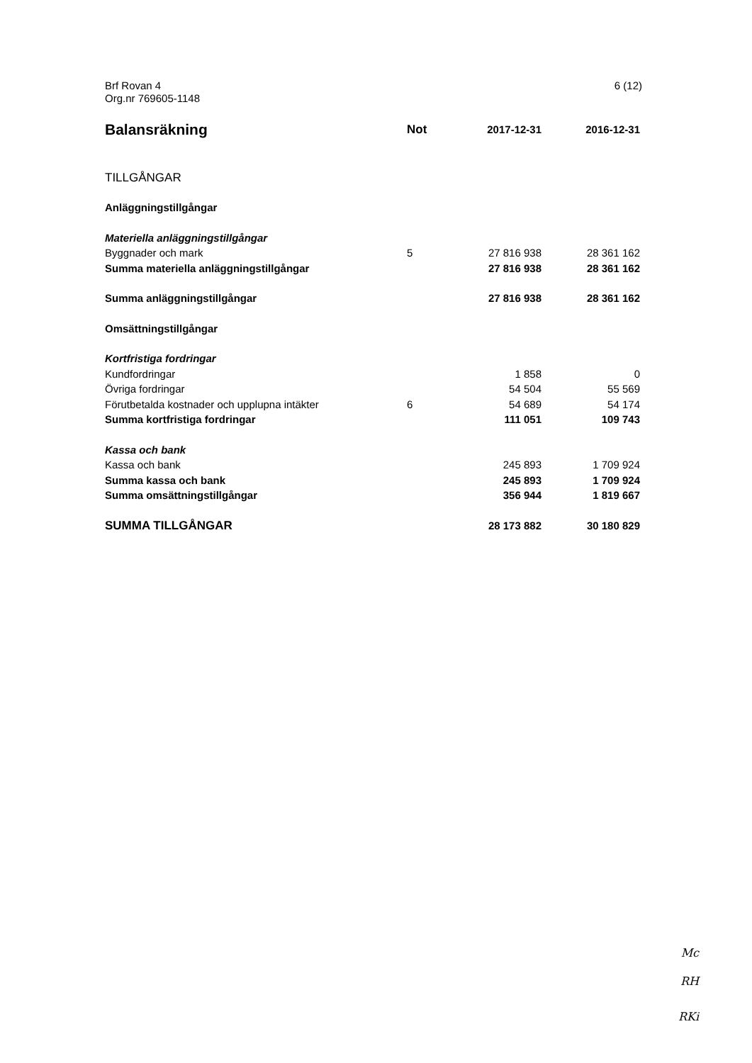6 (12) Brf Rovan 4
Org.nr 769605-1148
| Balansräkning | Not | 2017-12-31 | 2016-12-31 |
| --- | --- | --- | --- |
| TILLGÅNGAR | | | |
| Anläggningstillgångar | | | |
| Materiella anläggningstillgångar | | | |
| Byggnader och mark | 5 | 27 816 938 | 28 361 162 |
| Summa materiella anläggningstillgångar | | 27 816 938 | 28 361 162 |
| Summa anläggningstillgångar | | 27 816 938 | 28 361 162 |
| Omsättningstillgångar | | | |
| Kortfristiga fordringar | | | |
| Kundfordringar | | 1 858 | 0 |
| Övriga fordringar | | 54 504 | 55 569 |
| Förutbetalda kostnader och upplupna intäkter | 6 | 54 689 | 54 174 |
| Summa kortfristiga fordringar | | 111 051 | 109 743 |
| Kassa och bank | | | |
| Kassa och bank | | 245 893 | 1 709 924 |
| Summa kassa och bank | | 245 893 | 1 709 924 |
| Summa omsättningstillgångar | | 356 944 | 1 819 667 |
| SUMMA TILLGÅNGAR | | 28 173 882 | 30 180 829 |
Mc
RH
RKi